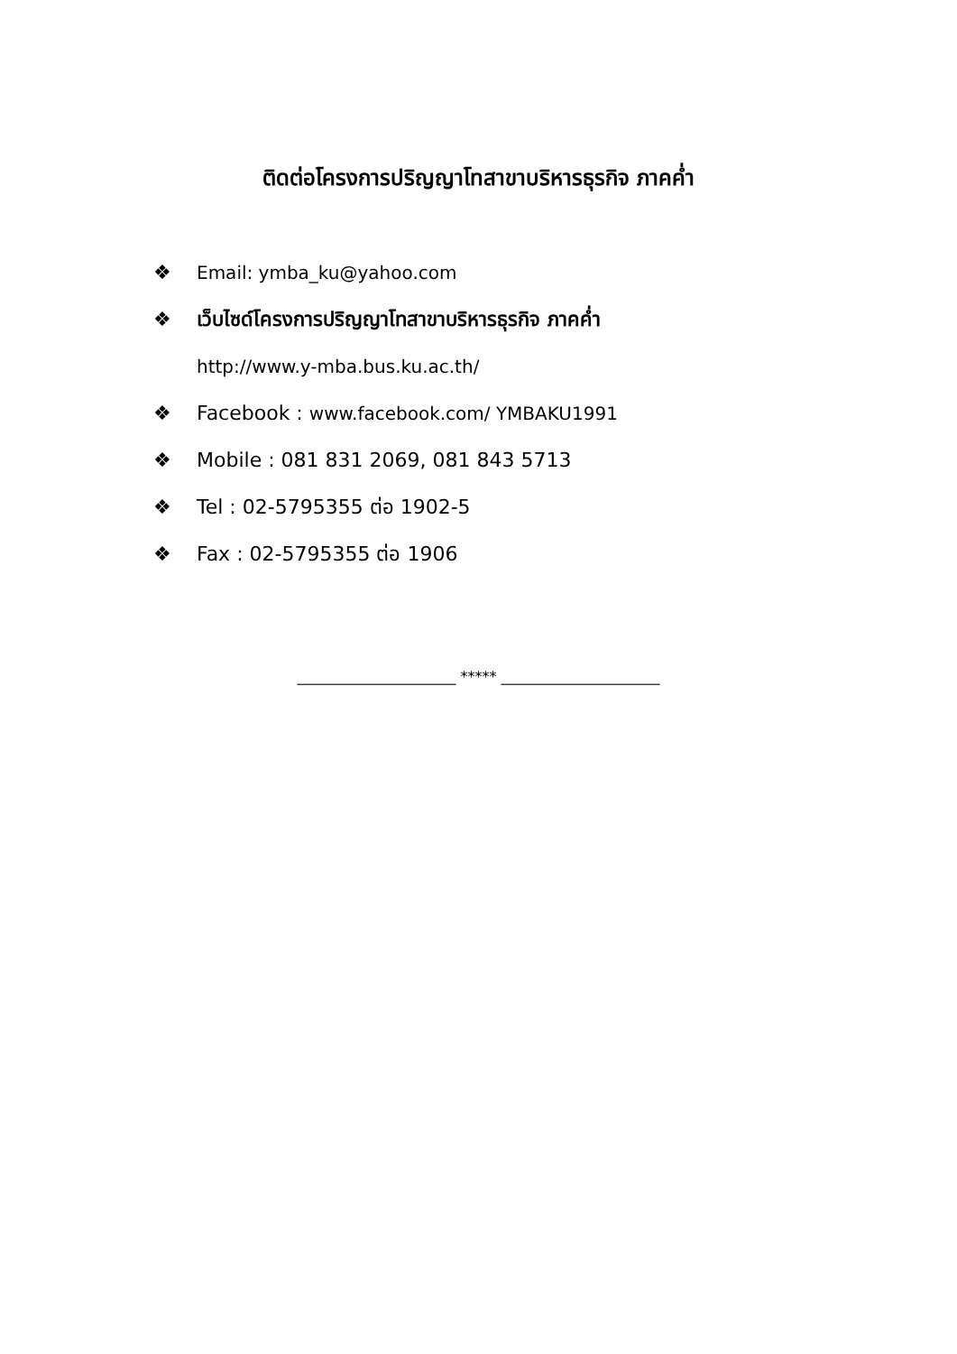ติดต่อโครงการปริญญาโทสาขาบริหารธุรกิจ ภาคค่ำ
❖ Email: ymba_ku@yahoo.com
❖ เว็บไซด์โครงการปริญญาโทสาขาบริหารธุรกิจ ภาคค่ำ
http://www.y-mba.bus.ku.ac.th/
❖ Facebook : www.facebook.com/ YMBAKU1991
❖ Mobile : 081 831 2069, 081 843 5713
❖ Tel : 02-5795355 ต่อ 1902-5
❖ Fax : 02-5795355 ต่อ 1906
______________________ ***** ______________________